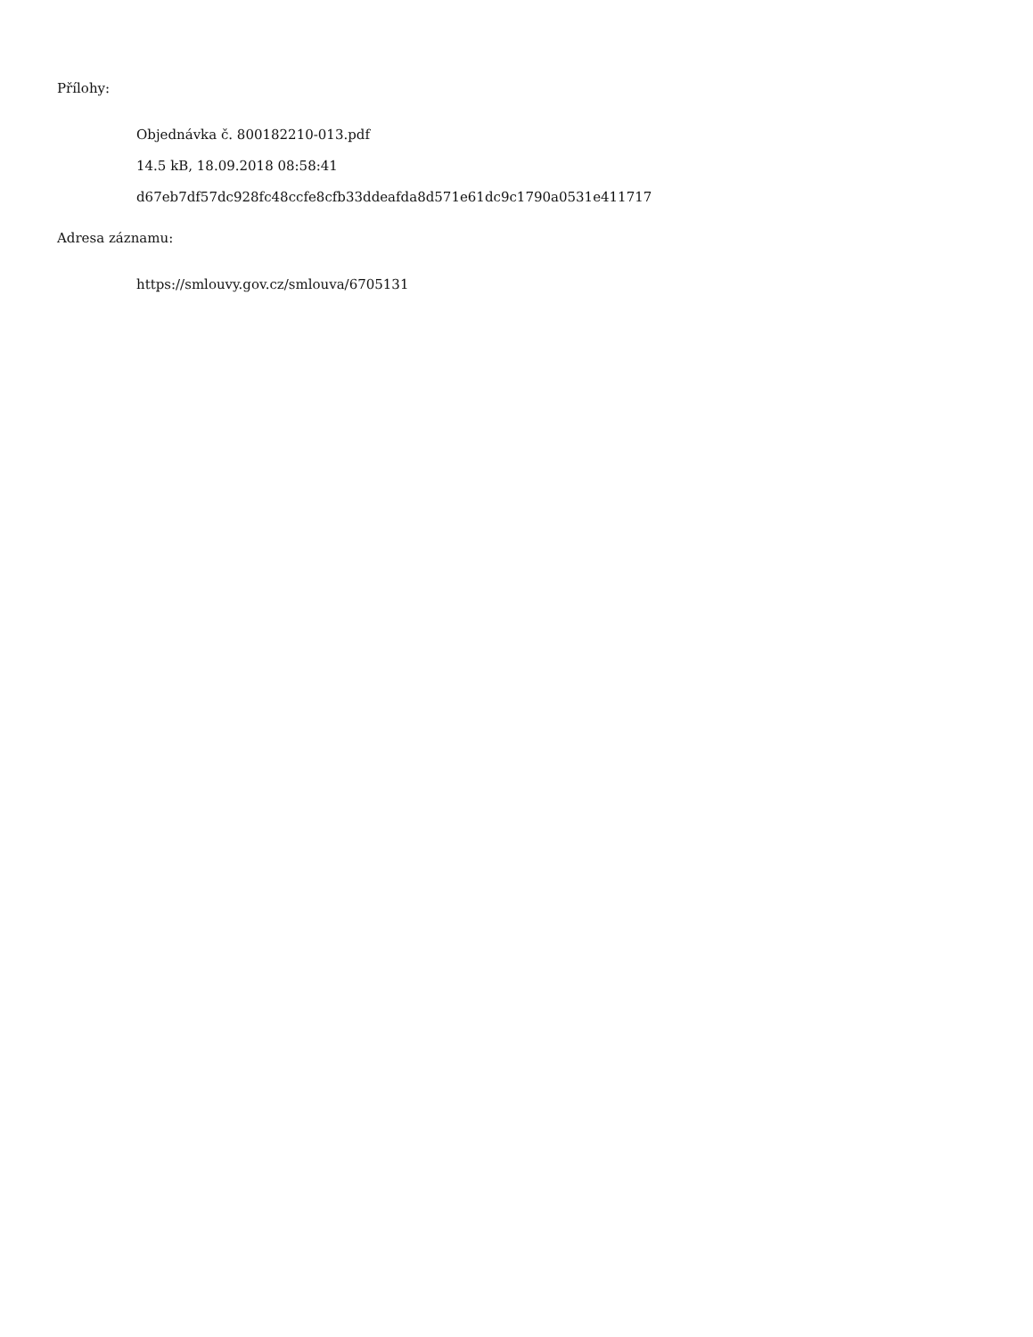Přílohy:
Objednávka č. 800182210-013.pdf
14.5 kB, 18.09.2018 08:58:41
d67eb7df57dc928fc48ccfe8cfb33ddeafda8d571e61dc9c1790a0531e411717
Adresa záznamu:
https://smlouvy.gov.cz/smlouva/6705131